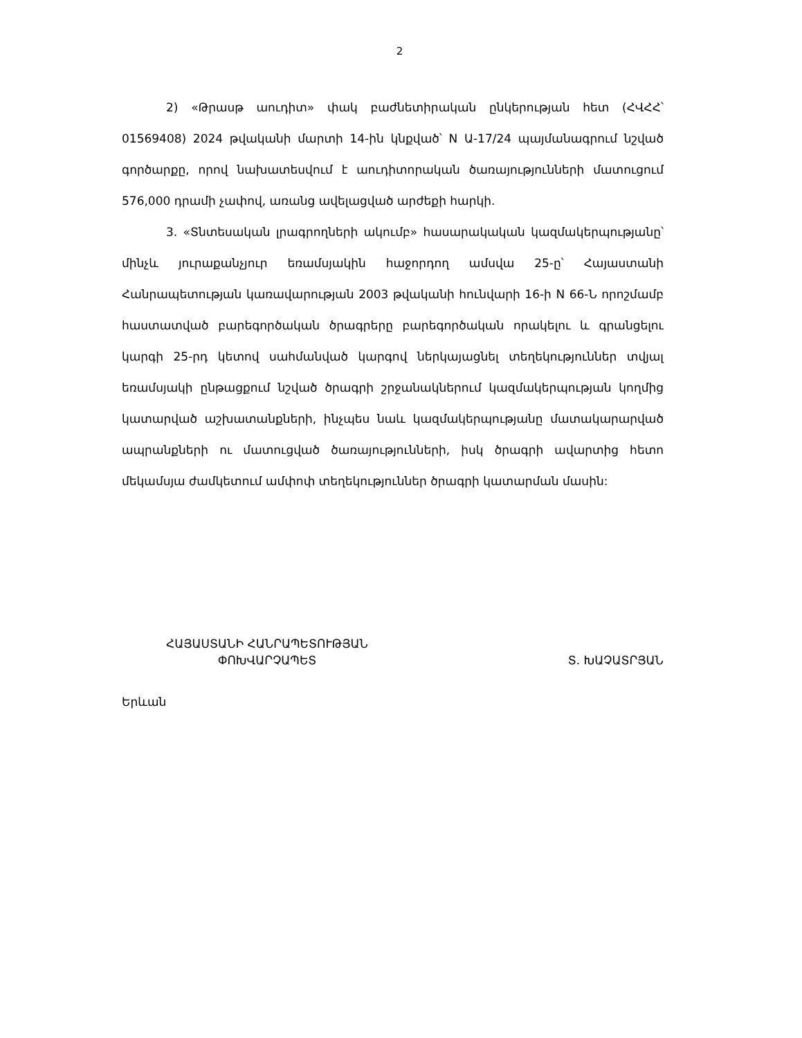2
2) «Թրասթ աուդիտ» փակ բաժնետիրական ընկերության հետ (ՀՎՀՀ՝ 01569408) 2024 թվականի մարտի 14-ին կնքված՝ N Ա-17/24 պայմանագրում նշված գործարքը, որով նախատեսվում է աուդիտորական ծառայությունների մատուցում 576,000 դրամի չափով, առանց ավելացված արժեքի հարկի.
3. «Տնտեսական լրագրողների ակումբ» հասարակական կազմակերպությանը՝ մինչև յուրաքանչյուր եռամսյակին հաջորդող ամսվա 25-ը՝ Հայաստանի Հանրապետության կառավարության 2003 թվականի հունվարի 16-ի N 66-Ն որոշմամբ հաստատված բարեգործական ծրագրերը բարեգործական որակելու և գրանցելու կարգի 25-րդ կետով սահմանված կարգով ներկայացնել տեղեկություններ տվյալ եռամսյակի ընթացքում նշված ծրագրի շրջանակներում կազմակերպության կողմից կատարված աշխատանքների, ինչպես նաև կազմակերպությանը մատակարարված ապրանքների ու մատուցված ծառայությունների, իսկ ծրագրի ավարտից հետո մեկամսյա ժամկետում ամփոփ տեղեկություններ ծրագրի կատարման մասին:
ՀԱՅԱՍՏԱՆԻ ՀԱՆՐԱՊԵՏՈՒԹՅԱՆ
ՓՈԽՎԱՐՉԱՊԵՏ
Տ. ԽԱՉԱՏՐՅԱՆ
Երևան